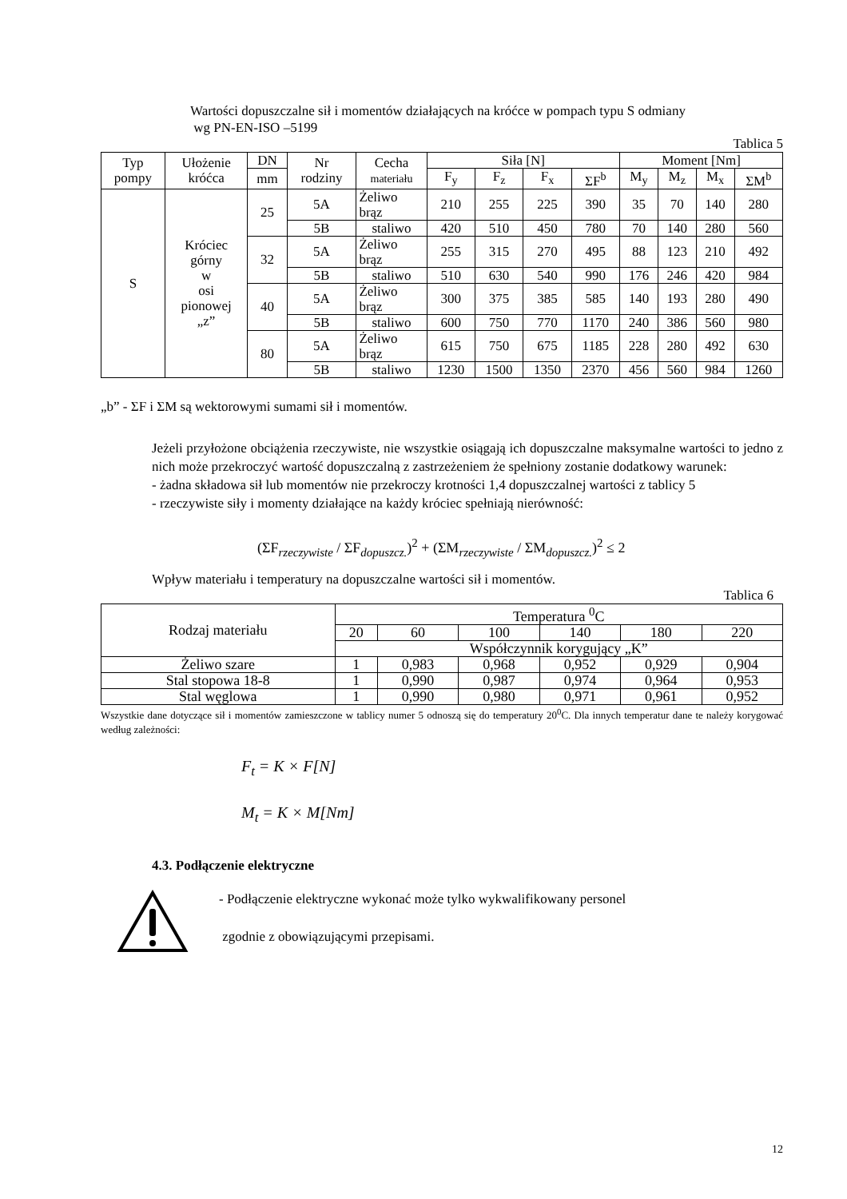Wartości dopuszczalne sił i momentów działających na króćce w pompach typu S odmiany
wg PN-EN-ISO –5199
Tablica 5
| Typ pompy | Ułożenie króćca | DN | Nr rodziny | Cecha materiału | Siła [N] | | | | Moment [Nm] | | | |
| --- | --- | --- | --- | --- | --- | --- | --- | --- | --- | --- | --- | --- |
| | | mm | | | F<sub>y</sub> | F<sub>z</sub> | F<sub>x</sub> | ΣF<sup>b</sup> | M<sub>y</sub> | M<sub>z</sub> | M<sub>x</sub> | ΣM<sup>b</sup> |
| S | Króciec górny w osi pionowej „z” | 25 | 5A | Żeliwo brąz | 210 | 255 | 225 | 390 | 35 | 70 | 140 | 280 |
| | | | 5B | staliwo | 420 | 510 | 450 | 780 | 70 | 140 | 280 | 560 |
| | | 32 | 5A | Żeliwo brąz | 255 | 315 | 270 | 495 | 88 | 123 | 210 | 492 |
| | | | 5B | staliwo | 510 | 630 | 540 | 990 | 176 | 246 | 420 | 984 |
| | | 40 | 5A | Żeliwo brąz | 300 | 375 | 385 | 585 | 140 | 193 | 280 | 490 |
| | | | 5B | staliwo | 600 | 750 | 770 | 1170 | 240 | 386 | 560 | 980 |
| | | 80 | 5A | Żeliwo brąz | 615 | 750 | 675 | 1185 | 228 | 280 | 492 | 630 |
| | | | 5B | staliwo | 1230 | 1500 | 1350 | 2370 | 456 | 560 | 984 | 1260 |
„b” - ΣF i ΣM są wektorowymi sumami sił i momentów.
Jeżeli przyłożone obciążenia rzeczywiste, nie wszystkie osiągają ich dopuszczalne maksymalne wartości to jedno z nich może przekroczyć wartość dopuszczalną z zastrzeżeniem że spełniony zostanie dodatkowy warunek:
- żadna składowa sił lub momentów nie przekroczy krotności 1,4 dopuszczalnej wartości z tablicy 5
- rzeczywiste siły i momenty działające na każdy króciec spełniają nierówność:
(ΣF<sub>rzeczywiste</sub> / ΣF<sub>dopuszcz.</sub>)<sup>2</sup> + (ΣM<sub>rzeczywiste</sub> / ΣM<sub>dopuszcz.</sub>)<sup>2</sup> ≤ 2
Wpływ materiału i temperatury na dopuszczalne wartości sił i momentów.
Tablica 6
| Rodzaj materiału | Temperatura <sup>0</sup>C | | | | | |
| | 20 | 60 | 100 | 140 | 180 | 220 |
| | Współczynnik korygujący „K” | | | | | |
| Żeliwo szare | 1 | 0,983 | 0,968 | 0,952 | 0,929 | 0,904 |
| Stal stopowa 18-8 | 1 | 0,990 | 0,987 | 0,974 | 0,964 | 0,953 |
| Stal węglowa | 1 | 0,990 | 0,980 | 0,971 | 0,961 | 0,952 |
Wszystkie dane dotyczące sił i momentów zamieszczone w tablicy numer 5 odnoszą się do temperatury 20<sup>0</sup>C. Dla innych temperatur dane te należy korygować według zależności:
F<sub>t</sub> = K × F[N]
M<sub>t</sub> = K × M[Nm]
4.3. Podłączenie elektryczne
- Podłączenie elektryczne wykonać może tylko wykwalifikowany personel
zgodnie z obowiązującymi przepisami.
12